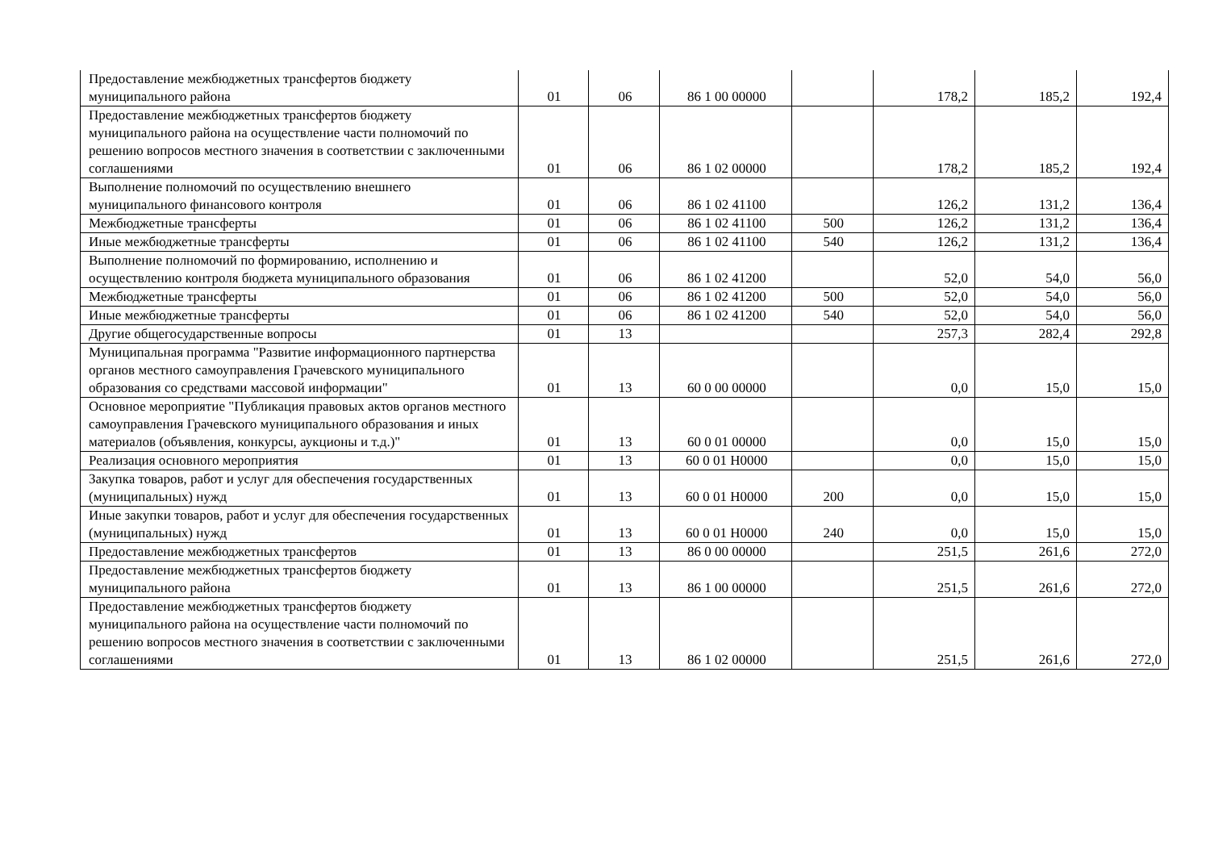| Предоставление межбюджетных трансфертов бюджету муниципального района | 01 | 06 | 86 1 00 00000 | | 178,2 | 185,2 | 192,4 |
| Предоставление межбюджетных трансфертов бюджету муниципального района на осуществление части полномочий по решению вопросов местного значения в соответствии с заключенными соглашениями | 01 | 06 | 86 1 02 00000 | | 178,2 | 185,2 | 192,4 |
| Выполнение полномочий по осуществлению внешнего муниципального финансового контроля | 01 | 06 | 86 1 02 41100 | | 126,2 | 131,2 | 136,4 |
| Межбюджетные трансферты | 01 | 06 | 86 1 02 41100 | 500 | 126,2 | 131,2 | 136,4 |
| Иные межбюджетные трансферты | 01 | 06 | 86 1 02 41100 | 540 | 126,2 | 131,2 | 136,4 |
| Выполнение полномочий по формированию, исполнению и осуществлению контроля бюджета муниципального образования | 01 | 06 | 86 1 02 41200 | | 52,0 | 54,0 | 56,0 |
| Межбюджетные трансферты | 01 | 06 | 86 1 02 41200 | 500 | 52,0 | 54,0 | 56,0 |
| Иные межбюджетные трансферты | 01 | 06 | 86 1 02 41200 | 540 | 52,0 | 54,0 | 56,0 |
| Другие общегосударственные вопросы | 01 | 13 | | | 257,3 | 282,4 | 292,8 |
| Муниципальная программа "Развитие информационного партнерства органов местного самоуправления Грачевского муниципального образования со средствами массовой информации" | 01 | 13 | 60 0 00 00000 | | 0,0 | 15,0 | 15,0 |
| Основное мероприятие "Публикация правовых актов органов местного самоуправления Грачевского муниципального образования и иных материалов (объявления, конкурсы, аукционы и т.д.)" | 01 | 13 | 60 0 01 00000 | | 0,0 | 15,0 | 15,0 |
| Реализация основного мероприятия | 01 | 13 | 60 0 01 Н0000 | | 0,0 | 15,0 | 15,0 |
| Закупка товаров, работ и услуг для обеспечения государственных (муниципальных) нужд | 01 | 13 | 60 0 01 Н0000 | 200 | 0,0 | 15,0 | 15,0 |
| Иные закупки товаров, работ и услуг для обеспечения государственных (муниципальных) нужд | 01 | 13 | 60 0 01 Н0000 | 240 | 0,0 | 15,0 | 15,0 |
| Предоставление межбюджетных трансфертов | 01 | 13 | 86 0 00 00000 | | 251,5 | 261,6 | 272,0 |
| Предоставление межбюджетных трансфертов бюджету муниципального района | 01 | 13 | 86 1 00 00000 | | 251,5 | 261,6 | 272,0 |
| Предоставление межбюджетных трансфертов бюджету муниципального района на осуществление части полномочий по решению вопросов местного значения в соответствии с заключенными соглашениями | 01 | 13 | 86 1 02 00000 | | 251,5 | 261,6 | 272,0 |